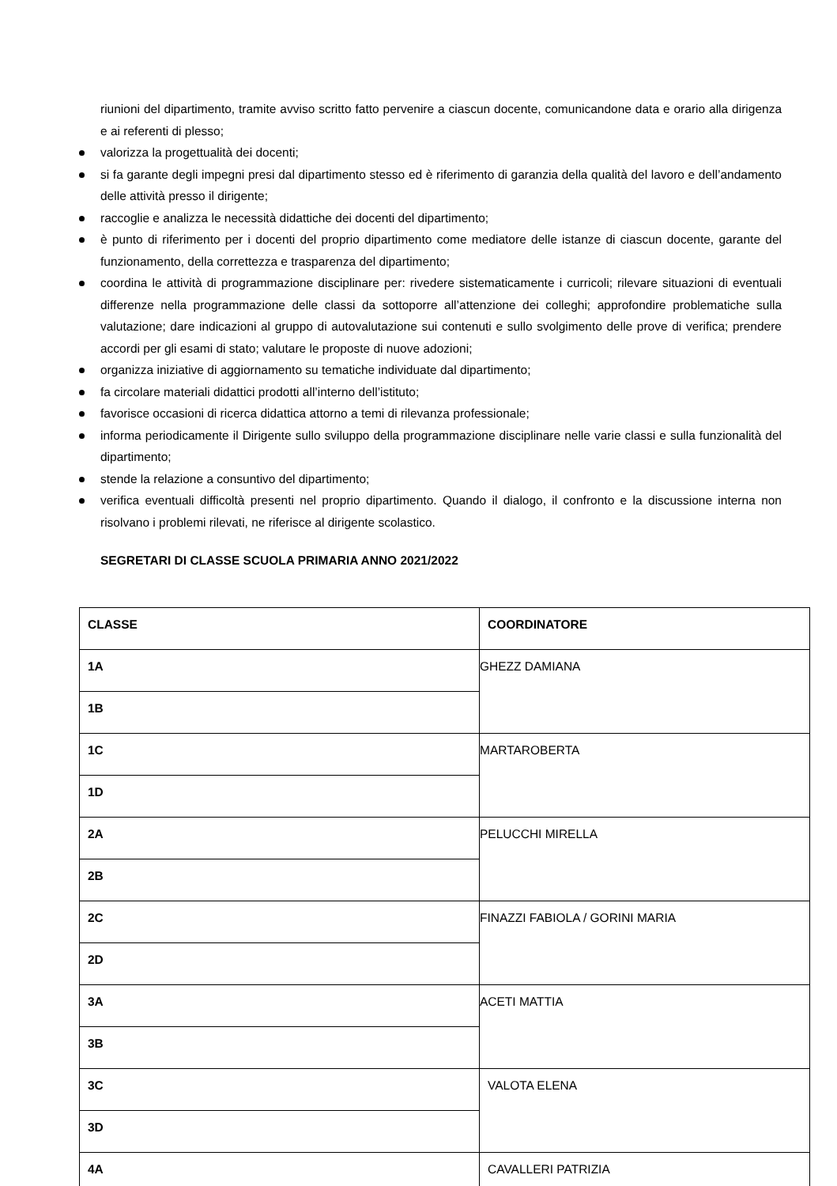riunioni del dipartimento, tramite avviso scritto fatto pervenire a ciascun docente, comunicandone data e orario alla dirigenza e ai referenti di plesso;
valorizza la progettualità dei docenti;
si fa garante degli impegni presi dal dipartimento stesso ed è riferimento di garanzia della qualità del lavoro e dell’andamento delle attività presso il dirigente;
raccoglie e analizza le necessità didattiche dei docenti del dipartimento;
è punto di riferimento per i docenti del proprio dipartimento come mediatore delle istanze di ciascun docente, garante del funzionamento, della correttezza e trasparenza del dipartimento;
coordina le attività di programmazione disciplinare per: rivedere sistematicamente i curricoli; rilevare situazioni di eventuali differenze nella programmazione delle classi da sottoporre all’attenzione dei colleghi; approfondire problematiche sulla valutazione; dare indicazioni al gruppo di autovalutazione sui contenuti e sullo svolgimento delle prove di verifica; prendere accordi per gli esami di stato; valutare le proposte di nuove adozioni;
organizza iniziative di aggiornamento su tematiche individuate dal dipartimento;
fa circolare materiali didattici prodotti all’interno dell’istituto;
favorisce occasioni di ricerca didattica attorno a temi di rilevanza professionale;
informa periodicamente il Dirigente sullo sviluppo della programmazione disciplinare nelle varie classi e sulla funzionalità del dipartimento;
stende la relazione a consuntivo del dipartimento;
verifica eventuali difficoltà presenti nel proprio dipartimento. Quando il dialogo, il confronto e la discussione interna non risolvano i problemi rilevati, ne riferisce al dirigente scolastico.
SEGRETARI DI CLASSE SCUOLA PRIMARIA ANNO 2021/2022
| CLASSE | COORDINATORE |
| --- | --- |
| 1A | GHEZZ DAMIANA |
| 1B | |
| 1C | MARTAROBERTA |
| 1D | |
| 2A | PELUCCHI MIRELLA |
| 2B | |
| 2C | FINAZZI FABIOLA / GORINI MARIA |
| 2D | |
| 3A | ACETI MATTIA |
| 3B | |
| 3C | VALOTA ELENA |
| 3D | |
| 4A | CAVALLERI PATRIZIA |